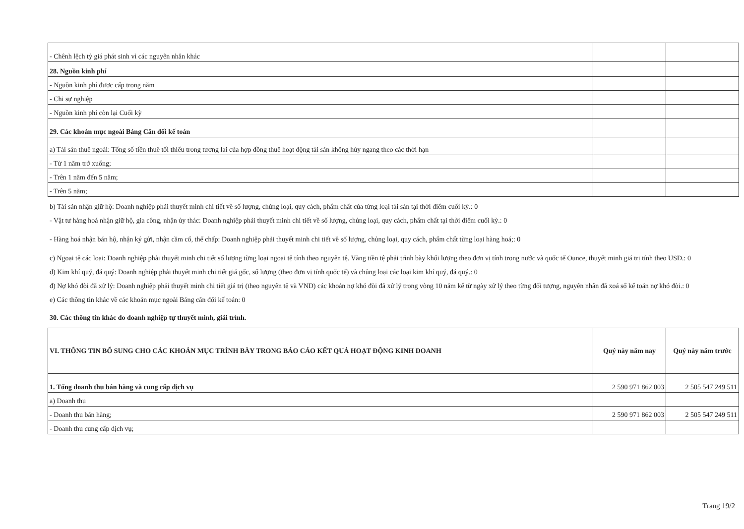| - Chênh lệch tỷ giá phát sinh vì các nguyên nhân khác | | |
| 28. Nguồn kinh phí | | |
| - Nguồn kinh phí được cấp trong năm | | |
| - Chi sự nghiệp | | |
| - Nguồn kinh phí còn lại Cuối kỳ | | |
| 29. Các khoản mục ngoài Bảng Cân đối kế toán | | |
| a) Tài sản thuê ngoài: Tổng số tiền thuê tối thiểu trong tương lai của hợp đồng thuê hoạt động tài sản không hủy ngang theo các thời hạn | | |
| - Từ 1 năm trở xuống; | | |
| - Trên 1 năm đến 5 năm; | | |
| - Trên 5 năm; | | |
b) Tài sản nhận giữ hộ: Doanh nghiệp phải thuyết minh chi tiết về số lượng, chủng loại, quy cách, phẩm chất của từng loại tài sản tại thời điểm cuối kỳ.: 0
- Vật tư hàng hoá nhận giữ hộ, gia công, nhận ủy thác: Doanh nghiệp phải thuyết minh chi tiết về số lượng, chủng loại, quy cách, phẩm chất tại thời điểm cuối kỳ.: 0
- Hàng hoá nhận bán hộ, nhận ký gửi, nhận cầm cố, thế chấp: Doanh nghiệp phải thuyết minh chi tiết về số lượng, chủng loại, quy cách, phẩm chất từng loại hàng hoá;: 0
c) Ngoại tệ các loại: Doanh nghiệp phải thuyết minh chi tiết số lượng từng loại ngoại tệ tính theo nguyên tệ. Vàng tiền tệ phải trình bày khối lượng theo đơn vị tính trong nước và quốc tế Ounce, thuyết minh giá trị tính theo USD.: 0
d) Kim khí quý, đá quý: Doanh nghiệp phải thuyết minh chi tiết giá gốc, số lượng (theo đơn vị tính quốc tế) và chủng loại các loại kim khí quý, đá quý.: 0
đ) Nợ khó đòi đã xử lý: Doanh nghiệp phải thuyết minh chi tiết giá trị (theo nguyên tệ và VND) các khoản nợ khó đòi đã xử lý trong vòng 10 năm kể từ ngày xử lý theo từng đối tượng, nguyên nhân đã xoá sổ kế toán nợ khó đòi.: 0
e) Các thông tin khác về các khoản mục ngoài Bảng cân đối kế toán: 0
30. Các thông tin khác do doanh nghiệp tự thuyết minh, giải trình.
| VI. THÔNG TIN BỔ SUNG CHO CÁC KHOẢN MỤC TRÌNH BÀY TRONG BÁO CÁO KẾT QUẢ HOẠT ĐỘNG KINH DOANH | Quý này năm nay | Quý này năm trước |
| 1. Tổng doanh thu bán hàng và cung cấp dịch vụ | 2 590 971 862 003 | 2 505 547 249 511 |
| a) Doanh thu | | |
| - Doanh thu bán hàng; | 2 590 971 862 003 | 2 505 547 249 511 |
| - Doanh thu cung cấp dịch vụ; | | |
Trang 19/2